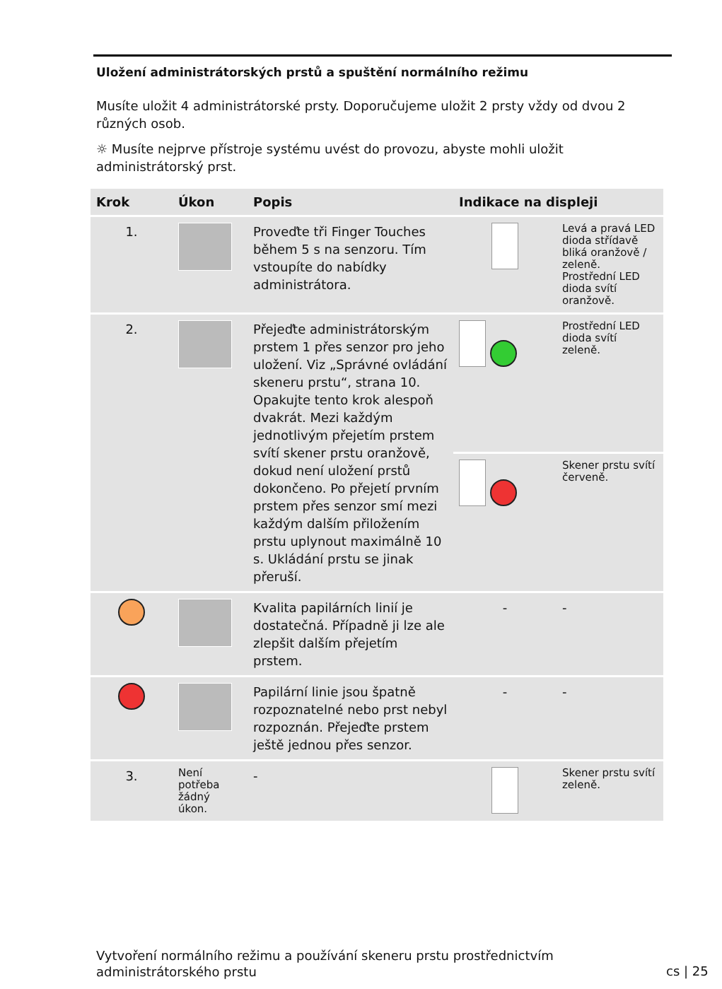Uložení administrátorských prstů a spuštění normálního režimu
Musíte uložit 4 administrátorské prsty. Doporučujeme uložit 2 prsty vždy od dvou 2 různých osob.
☼ Musíte nejprve přístroje systému uvést do provozu, abyste mohli uložit administrátorský prst.
| Krok | Úkon | Popis | Indikace na displeji | |
| --- | --- | --- | --- | --- |
| 1. | | Proveďte tři Finger Touches během 5 s na senzoru. Tím vstoupíte do nabídky administrátora. | | Levá a pravá LED dioda střídavě bliká oranžově / zeleně. Prostřední LED dioda svítí oranžově. |
| 2. | | Přejeďte administrátorským prstem 1 přes senzor pro jeho uložení. Viz „Správné ovládání skeneru prstu“, strana 10. Opakujte tento krok alespoň dvakrát. Mezi každým jednotlivým přejetím prstem svítí skener prstu oranžově, dokud není uložení prstů dokončeno. Po přejetí prvním prstem přes senzor smí mezi každým dalším přiložením prstu uplynout maximálně 10 s. Ukládání prstu se jinak přeruší. | | Prostřední LED dioda svítí zeleně. |
| | | | | Skener prstu svítí červeně. |
| | | Kvalita papilárních linií je dostatečná. Případně ji lze ale zlepšit dalším přejetím prstem. | - | - |
| | | Papilární linie jsou špatně rozpoznatelné nebo prst nebyl rozpoznán. Přejeďte prstem ještě jednou přes senzor. | - | - |
| 3. | Není potřeba žádný úkon. | - | | Skener prstu svítí zeleně. |
Vytvoření normálního režimu a používání skeneru prstu prostřednictvím
administrátorského prstu
cs | 25